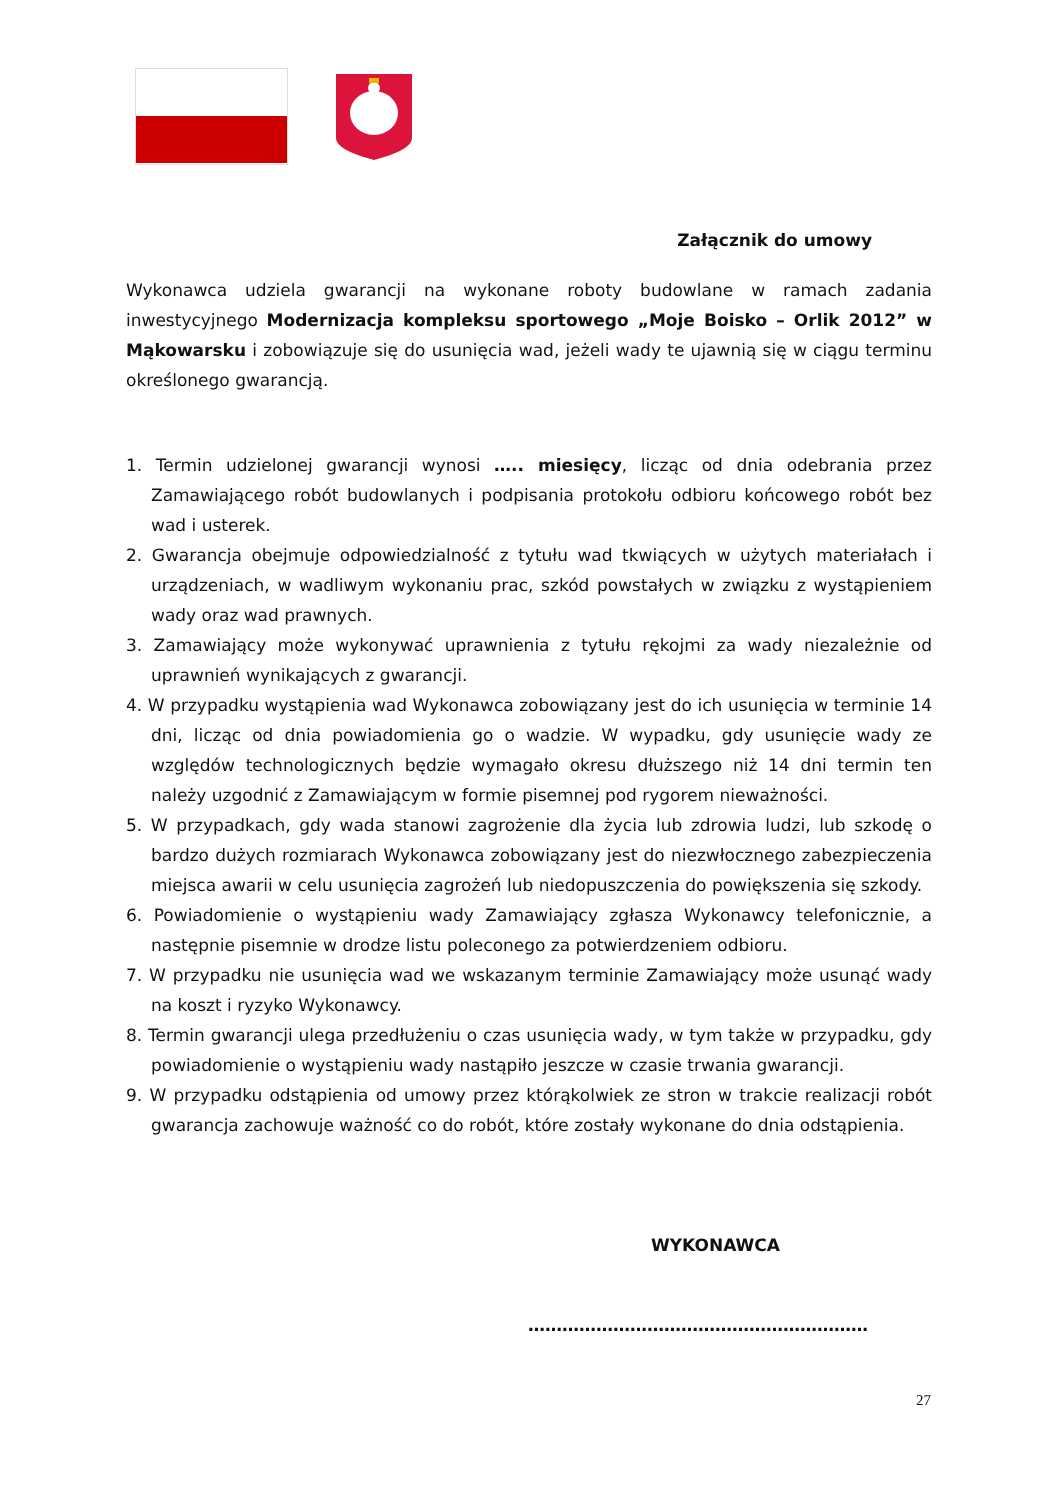Załącznik do umowy
Wykonawca udziela gwarancji na wykonane roboty budowlane w ramach zadania inwestycyjnego Modernizacja kompleksu sportowego „Moje Boisko – Orlik 2012” w Mąkowarsku i zobowiązuje się do usunięcia wad, jeżeli wady te ujawnią się w ciągu terminu określonego gwarancją.
1. Termin udzielonej gwarancji wynosi ….. miesięcy, licząc od dnia odebrania przez Zamawiającego robót budowlanych i podpisania protokołu odbioru końcowego robót bez wad i usterek.
2. Gwarancja obejmuje odpowiedzialność z tytułu wad tkwiących w użytych materiałach i urządzeniach, w wadliwym wykonaniu prac, szkód powstałych w związku z wystąpieniem wady oraz wad prawnych.
3. Zamawiający może wykonywać uprawnienia z tytułu rękojmi za wady niezależnie od uprawnień wynikających z gwarancji.
4. W przypadku wystąpienia wad Wykonawca zobowiązany jest do ich usunięcia w terminie 14 dni, licząc od dnia powiadomienia go o wadzie. W wypadku, gdy usunięcie wady ze względów technologicznych będzie wymagało okresu dłuższego niż 14 dni termin ten należy uzgodnić z Zamawiającym w formie pisemnej pod rygorem nieważności.
5. W przypadkach, gdy wada stanowi zagrożenie dla życia lub zdrowia ludzi, lub szkodę o bardzo dużych rozmiarach Wykonawca zobowiązany jest do niezwłocznego zabezpieczenia miejsca awarii w celu usunięcia zagrożeń lub niedopuszczenia do powiększenia się szkody.
6. Powiadomienie o wystąpieniu wady Zamawiający zgłasza Wykonawcy telefonicznie, a następnie pisemnie w drodze listu poleconego za potwierdzeniem odbioru.
7. W przypadku nie usunięcia wad we wskazanym terminie Zamawiający może usunąć wady na koszt i ryzyko Wykonawcy.
8. Termin gwarancji ulega przedłużeniu o czas usunięcia wady, w tym także w przypadku, gdy powiadomienie o wystąpieniu wady nastąpiło jeszcze w czasie trwania gwarancji.
9. W przypadku odstąpienia od umowy przez którąkolwiek ze stron w trakcie realizacji robót gwarancja zachowuje ważność co do robót, które zostały wykonane do dnia odstąpienia.
WYKONAWCA
……………………………………………………
27